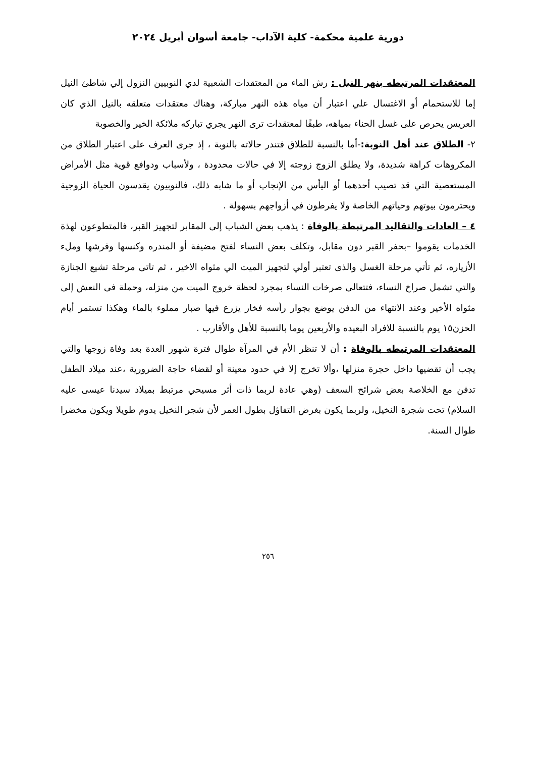دورية علمية محكمة- كلية الآداب- جامعة أسوان أبريل ٢٠٢٤
المعتقدات المرتبطه بنهر النيل : رش الماء من المعتقدات الشعبية لدي النوبيين النزول إلي شاطئ النيل إما للاستحمام أو الاغتسال علي اعتبار أن مياه هذه النهر مباركة، وهناك معتقدات متعلقه بالنيل الذي كان العريس يحرص على غسل الحناء بمياهه، طبقًا لمعتقدات ترى النهر يجري تباركه ملائكة الخير والخصوبة
٢- الطلاق عند أهل النوبة:-أما بالنسبة للطلاق فتندر حالاته بالنوبة ، إذ جرى العرف على اعتبار الطلاق من المكروهات كراهة شديدة، ولا يطلق الزوج زوجته إلا في حالات محدودة ، ولأسباب ودوافع قوية مثل الأمراض المستعصية التي قد تصيب أحدهما أو اليأس من الإنجاب أو ما شابه ذلك، فالنوبيون يقدسون الحياة الزوجية ويحترمون بيوتهم وحياتهم الخاصة ولا يفرطون في أزواجهم بسهولة .
٤ – العادات والتقاليد المرتبطة بالوفاة : يذهب بعض الشباب إلى المقابر لتجهيز القبر، فالمتطوعون لهذة الخدمات يقوموا –بحفر القبر دون مقابل، وتكلف بعض النساء لفتح مضيفة أو المندره وكنسها وفرشها وملء الأزياره، ثم تأتي مرحلة الغسل والذى تعتبر أولي لتجهيز الميت الي مثواه الاخير ، ثم تاتى مرحلة تشيع الجنازة والتي تشمل صراخ النساء، فتتعالى صرخات النساء بمجرد لحظة خروج الميت من منزله، وحملة فى النعش إلى مثواه الأخير وعند الانتهاء من الدفن يوضع بجوار رأسه فخار يزرع فيها صبار مملوء بالماء وهكذا تستمر أيام الحزن١٥ يوم بالنسبة للافراد البعيده والأربعين يوما بالنسبة للأهل والأقارب .
المعتقدات المرتبطه بالوفاة : أن لا تنظر الأم في المرآة طوال فترة شهور العدة بعد وفاة زوجها والتي يجب أن تقضيها داخل حجرة منزلها ،وألا تخرج إلا في حدود معينة أو لقضاء حاجة الضرورية ،عند ميلاد الطفل تدفن مع الخلاصة بعض شرائح السعف (وهي عادة لربما ذات أثر مسيحي مرتبط بميلاد سيدنا عيسى عليه السلام) تحت شجرة النخيل، ولربما يكون بغرض التفاؤل بطول العمر لأن شجر النخيل يدوم طويلا ويكون مخضرا طوال السنة.
٢٥٦